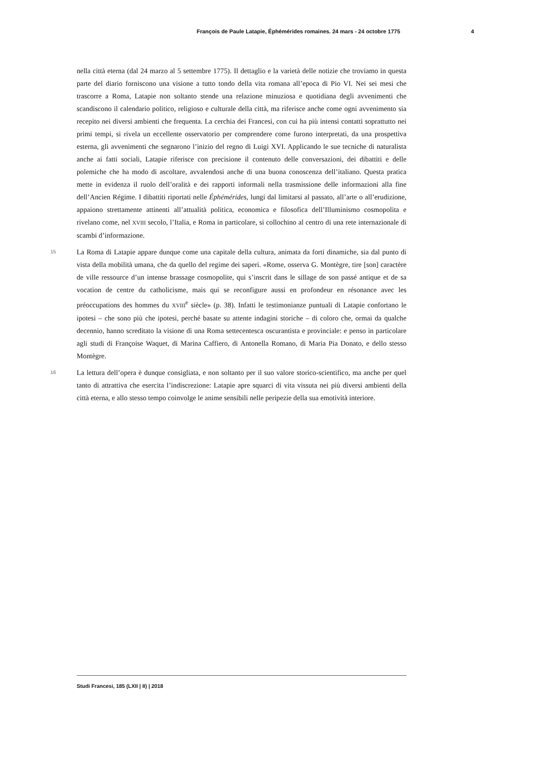François de Paule Latapie, Éphémérides romaines. 24 mars - 24 octobre 1775 4
nella città eterna (dal 24 marzo al 5 settembre 1775). Il dettaglio e la varietà delle notizie che troviamo in questa parte del diario forniscono una visione a tutto tondo della vita romana all’epoca di Pio VI. Nei sei mesi che trascorre a Roma, Latapie non soltanto stende una relazione minuziosa e quotidiana degli avvenimenti che scandiscono il calendario politico, religioso e culturale della città, ma riferisce anche come ogni avvenimento sia recepito nei diversi ambienti che frequenta. La cerchia dei Francesi, con cui ha più intensi contatti soprattutto nei primi tempi, si rivela un eccellente osservatorio per comprendere come furono interpretati, da una prospettiva esterna, gli avvenimenti che segnarono l’inizio del regno di Luigi XVI. Applicando le sue tecniche di naturalista anche ai fatti sociali, Latapie riferisce con precisione il contenuto delle conversazioni, dei dibattiti e delle polemiche che ha modo di ascoltare, avvalendosi anche di una buona conoscenza dell’italiano. Questa pratica mette in evidenza il ruolo dell’oralità e dei rapporti informali nella trasmissione delle informazioni alla fine dell’Ancien Régime. I dibattiti riportati nelle Éphémérides, lungi dal limitarsi al passato, all’arte o all’erudizione, appaiono strettamente attinenti all’attualità politica, economica e filosofica dell’Illuminismo cosmopolita e rivelano come, nel XVIII secolo, l’Italia, e Roma in particolare, si collochino al centro di una rete internazionale di scambi d’informazione.
15
La Roma di Latapie appare dunque come una capitale della cultura, animata da forti dinamiche, sia dal punto di vista della mobilità umana, che da quello del regime dei saperi. «Rome, osserva G. Montègre, tire [son] caractère de ville ressource d’un intense brassage cosmopolite, qui s’inscrit dans le sillage de son passé antique et de sa vocation de centre du catholicisme, mais qui se reconfigure aussi en profondeur en résonance avec les préoccupations des hommes du XVIII<sup>e</sup> siècle» (p. 38). Infatti le testimonianze puntuali di Latapie confortano le ipotesi – che sono più che ipotesi, perché basate su attente indagini storiche – di coloro che, ormai da qualche decennio, hanno screditato la visione di una Roma settecentesca oscurantista e provinciale: e penso in particolare agli studi di Françoise Waquet, di Marina Caffiero, di Antonella Romano, di Maria Pia Donato, e dello stesso Montègre.
16
La lettura dell’opera è dunque consigliata, e non soltanto per il suo valore storico-scientifico, ma anche per quel tanto di attrattiva che esercita l’indiscrezione: Latapie apre squarci di vita vissuta nei più diversi ambienti della città eterna, e allo stesso tempo coinvolge le anime sensibili nelle peripezie della sua emotività interiore.
Studi Francesi, 185 (LXII | II) | 2018